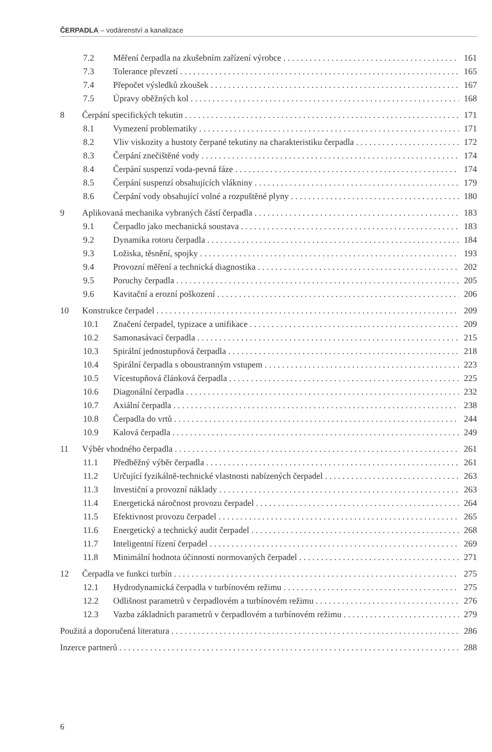ČERPADLA – vodárenství a kanalizace
7.2 Měření čerpadla na zkušebním zařízení výrobce 161
7.3 Tolerance převzetí 165
7.4 Přepočet výsledků zkoušek 167
7.5 Úpravy oběžných kol 168
8 Čerpání specifických tekutin 171
8.1 Vymezení problematiky 171
8.2 Vliv viskozity a hustoty čerpané tekutiny na charakteristiku čerpadla 172
8.3 Čerpání znečištěné vody 174
8.4 Čerpání suspenzí voda-pevná fáze 174
8.5 Čerpání suspenzí obsahujících vlákniny 179
8.6 Čerpání vody obsahující volné a rozpuštěné plyny 180
9 Aplikovaná mechanika vybraných částí čerpadla 183
9.1 Čerpadlo jako mechanická soustava 183
9.2 Dynamika rotoru čerpadla 184
9.3 Ložiska, těsnění, spojky 193
9.4 Provozní měření a technická diagnostika 202
9.5 Poruchy čerpadla 205
9.6 Kavitační a erozní poškození 206
10 Konstrukce čerpadel 209
10.1 Značení čerpadel, typizace a unifikace 209
10.2 Samonasávací čerpadla 215
10.3 Spirální jednostupňová čerpadla 218
10.4 Spirální čerpadla s oboustranným vstupem 223
10.5 Vícestupňová článková čerpadla 225
10.6 Diagonální čerpadla 232
10.7 Axiální čerpadla 238
10.8 Čerpadla do vrtů 244
10.9 Kalová čerpadla 249
11 Výběr vhodného čerpadla 261
11.1 Předběžný výběr čerpadla 261
11.2 Určující fyzikálně-technické vlastnosti nabízených čerpadel 263
11.3 Investiční a provozní náklady 263
11.4 Energetická náročnost provozu čerpadel 264
11.5 Efektivnost provozu čerpadel 265
11.6 Energetický a technický audit čerpadel 268
11.7 Inteligentní řízení čerpadel 269
11.8 Minimální hodnota účinnosti normovaných čerpadel 271
12 Čerpadla ve funkci turbín 275
12.1 Hydrodynamická čerpadla v turbínovém režimu 275
12.2 Odlišnost parametrů v čerpadlovém a turbínovém režimu 276
12.3 Vazba základních parametrů v čerpadlovém a turbínovém režimu 279
Použitá a doporučená literatura 286
Inzerce partnerů 288
6